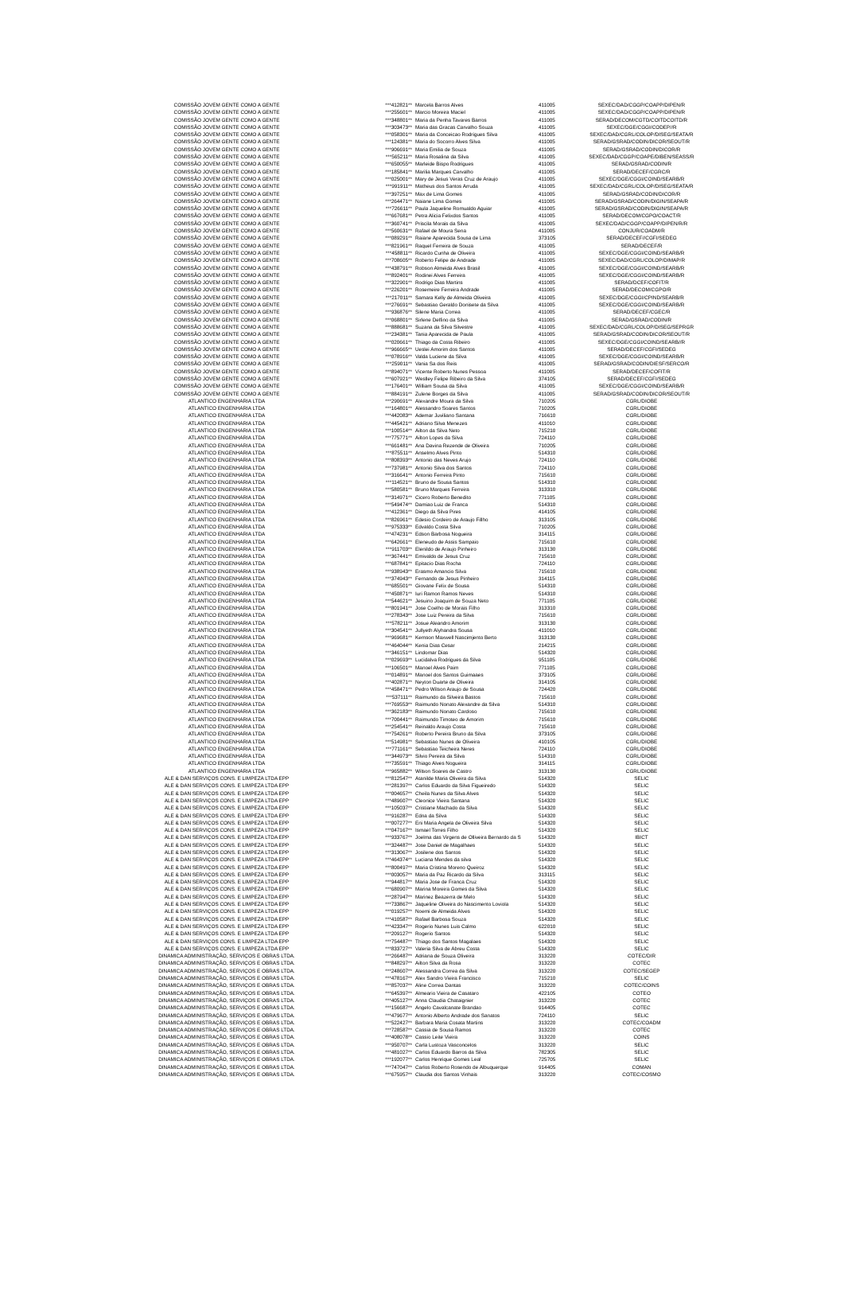| COMISSÃO JOVEM GENTE COMO A GENTE | ***412821** | Marcela Barros Alves | 411005 | SEXEC/DAD/CGGP/COAPP/DIPEN/R |
| COMISSÃO JOVEM GENTE COMO A GENTE | ***255601** | Marcio Moreira Maciel | 411005 | SEXEC/DAD/CGGP/COAPP/DIPEN/R |
| COMISSÃO JOVEM GENTE COMO A GENTE | ***348801** | Maria da Penha Tavares Barros | 411005 | SERAD/DECOM/CGTD/COITDCOITD/R |
| COMISSÃO JOVEM GENTE COMO A GENTE | ***303473** | Maria das Gracas Carvalho Souza | 411005 | SEXEC/DGE/CGGI/CODEP//R |
| COMISSÃO JOVEM GENTE COMO A GENTE | ***058301** | Maria da Conceicao Rodrigues Silva | 411005 | SEXEC/DAD/CGRL/COLOP/DISEG/SEATA/R |
| COMISSÃO JOVEM GENTE COMO A GENTE | ***124381** | Maria do Socorro Alves Silva | 411005 | SERAD/GSRAD/CODIN/DICOR/SEOUT/R |
| COMISSÃO JOVEM GENTE COMO A GENTE | ***906691** | Maria Emilia de Souza | 411005 | SERAD/GSRAD/CODIN/DICOR/R |
| COMISSÃO JOVEM GENTE COMO A GENTE | ***565211** | Maria Rosalina da Silva | 411005 | SEXEC/DAD/CGGP/COAPE/DIBEN/SEASS/R |
| COMISSÃO JOVEM GENTE COMO A GENTE | ***650055** | Marleide Bispo Rodrigues | 411005 | SERAD/GSRAD/CODIN/R |
| COMISSÃO JOVEM GENTE COMO A GENTE | ***185841** | Marilia Marques Carvalho | 411005 | SERAD/DECEF/CGRC/R |
| COMISSÃO JOVEM GENTE COMO A GENTE | ***025001** | Mary de Jesus Veras Cruz de Araujo | 411005 | SEXEC/DGE/CGGI/COIND/SEARB/R |
| COMISSÃO JOVEM GENTE COMO A GENTE | ***991911** | Matheus dos Santos Arruda | 411005 | SEXEC/DAD/CGRL/COLOP/DISEG/SEATA/R |
| COMISSÃO JOVEM GENTE COMO A GENTE | ***397251** | Max de Lima Gomes | 411005 | SERAD/GSRAD/CODIN/DICOR/R |
| COMISSÃO JOVEM GENTE COMO A GENTE | ***264471** | Naiane Lima Gomes | 411005 | SERAD/GSRAD/CODIN/DIGIN/SEAPA/R |
| COMISSÃO JOVEM GENTE COMO A GENTE | ***726611** | Paula Jaqueline Romualdo Aguiar | 411005 | SERAD/GSRAD/CODIN/DIGIN/SEAPA/R |
| COMISSÃO JOVEM GENTE COMO A GENTE | ***667681** | Petra Alicia Felixdos Santos | 411005 | SERAD/DECOM/CGPO/COACT/R |
| COMISSÃO JOVEM GENTE COMO A GENTE | ***360741** | Priscila Morais da Silva | 411005 | SEXEC/DAD/CGGP/COAPP/DIPEN/R/R |
| COMISSÃO JOVEM GENTE COMO A GENTE | ***560631** | Rafael de Moura Sena | 411005 | CONJUR/COADM/R |
| COMISSÃO JOVEM GENTE COMO A GENTE | ***089291** | Raiane Aparecida Sousa de Lima | 373105 | SERAD/DECEF//CGFI/SEDEG |
| COMISSÃO JOVEM GENTE COMO A GENTE | ***821961** | Raquel Ferreira de Souza | 411005 | SERAD/DECEF/R |
| COMISSÃO JOVEM GENTE COMO A GENTE | ***458811** | Ricardo Cunha de Oliveira | 411005 | SEXEC/DGE/CGGI/COIND/SEARB/R |
| COMISSÃO JOVEM GENTE COMO A GENTE | ***708605** | Roberto Felipe de Andrade | 411005 | SEXEC/DAD/CGRL/COLOP/DIMAP/R |
| COMISSÃO JOVEM GENTE COMO A GENTE | ***438791** | Robson Almeida Alves Brasil | 411005 | SEXEC/DGE/CGGI/COIND/SEARB/R |
| COMISSÃO JOVEM GENTE COMO A GENTE | ***892401** | Rodinei Alves Ferreira | 411005 | SEXEC/DGE/CGGI/COIND/SEARB/R |
| COMISSÃO JOVEM GENTE COMO A GENTE | ***322901** | Rodrigo Dias Martins | 411005 | SERAD/DCEF/COFIT/R |
| COMISSÃO JOVEM GENTE COMO A GENTE | ***226201** | Rosemeire Ferreira Andrade | 411005 | SERAD/DECOM/CGPO/R |
| COMISSÃO JOVEM GENTE COMO A GENTE | ***217011** | Samara Kelly de Almeida Oliveira | 411005 | SEXEC/DGE/CGGI/CPIND/SEARB/R |
| COMISSÃO JOVEM GENTE COMO A GENTE | ***276691** | Sebastiao Geraldo Donisete da Silva | 411005 | SEXEC/DGE/CGGI/COIND/SEARB/R |
| COMISSÃO JOVEM GENTE COMO A GENTE | ***936876** | Silene Maria Correa | 411005 | SERAD/DECEF/CGEC/R |
| COMISSÃO JOVEM GENTE COMO A GENTE | ***068801** | Sirlene Delfino da Silva | 411005 | SERAD/GSRAD/CODIN/R |
| COMISSÃO JOVEM GENTE COMO A GENTE | ***888681** | Suzana da Silva Silvestre | 411005 | SEXEC/DAD/CGRL/COLOP/DISEG/SEPRGR |
| COMISSÃO JOVEM GENTE COMO A GENTE | ***234381** | Tania Aparecida de Paula | 411005 | SERAD/GSRAD/CODIN/DICOR/SEOUT/R |
| COMISSÃO JOVEM GENTE COMO A GENTE | ***020661** | Thiago da Costa Ribeiro | 411005 | SEXEC/DGE/CGGI/COIND/SEARB//R |
| COMISSÃO JOVEM GENTE COMO A GENTE | ***966665** | Ueslei Amorim dos Santos | 411005 | SERAD/DECEF/CGFI/SEDEG |
| COMISSÃO JOVEM GENTE COMO A GENTE | ***078916** | Valda Luciene da Silva | 411005 | SEXEC/DGE/CGGI/COIND/SEARB/R |
| COMISSÃO JOVEM GENTE COMO A GENTE | ***259011** | Vania Sa dos Reis | 411005 | SERAD/GSRAD/CODIN/DIESF/SERCO/R |
| COMISSÃO JOVEM GENTE COMO A GENTE | ***894071** | Vicente Roberto Nunes Pessoa | 411005 | SERAD/DECEF/COFIT/R |
| COMISSÃO JOVEM GENTE COMO A GENTE | ***607921** | Weslley Felipe Ribeiro da Silva | 374105 | SERAD/DECEF/CGFI/SEDEG |
| COMISSÃO JOVEM GENTE COMO A GENTE | ***176401** | William Sousa da Silva | 411005 | SEXEC/DGE/CGGI/COIND/SEARB/R |
| COMISSÃO JOVEM GENTE COMO A GENTE | ***884191** | Zulene Borges da Silva | 411005 | SERAD/GSRAD/CODIN/DICOR/SEOUT/R |
| ATLANTICO ENGENHARIA LTDA | ***290691** | Alexandre Moura da Silva | 710205 | CGRL/DIOBE |
| ATLANTICO ENGENHARIA LTDA | ***164801** | Alessandro Soares Santos | 710205 | CGRL/DIOBE |
| ATLANTICO ENGENHARIA LTDA | ***442083** | Ademar Juviliano Santana | 716610 | CGRL/DIOBE |
| ATLANTICO ENGENHARIA LTDA | ***445421** | Adriano Silva Menezes | 411010 | CGRL/DIOBE |
| ATLANTICO ENGENHARIA LTDA | ***100514** | Ailton da Silva Neto | 715210 | CGRL/DIOBE |
| ATLANTICO ENGENHARIA LTDA | ***775771** | Ailton Lopes da Silva | 724110 | CGRL/DIOBE |
| ATLANTICO ENGENHARIA LTDA | ***661481** | Ana Davina Rezende de Oliveira | 710205 | CGRL/DIOBE |
| ATLANTICO ENGENHARIA LTDA | ***875511** | Anselmo Alves Pinto | 514310 | CGRL/DIOBE |
| ATLANTICO ENGENHARIA LTDA | ***808393** | Antonio das Neves Arujo | 724110 | CGRL/DIOBE |
| ATLANTICO ENGENHARIA LTDA | ***737981** | Antonio Silva dos Santos | 724110 | CGRL/DIOBE |
| ATLANTICO ENGENHARIA LTDA | ***316641** | Antonio Ferreira Pinto | 715610 | CGRL/DIOBE |
| ATLANTICO ENGENHARIA LTDA | ***114521** | Bruno de Sousa Santos | 514310 | CGRL/DIOBE |
| ATLANTICO ENGENHARIA LTDA | ***580581** | Bruno Marques Ferreira | 313310 | CGRL/DIOBE |
| ATLANTICO ENGENHARIA LTDA | ***314971** | Cicero Roberto Benedito | 771105 | CGRL/DIOBE |
| ATLANTICO ENGENHARIA LTDA | ***549474** | Damiao Luiz de Franca | 514310 | CGRL/DIOBE |
| ATLANTICO ENGENHARIA LTDA | ***412361** | Diego da Silva Pires | 414105 | CGRL/DIOBE |
| ATLANTICO ENGENHARIA LTDA | ***826961** | Edesio Cordeiro de Araujo Fillho | 313105 | CGRL/DIOBE |
| ATLANTICO ENGENHARIA LTDA | ***975333** | Edvaldo Costa Silva | 710205 | CGRL/DIOBE |
| ATLANTICO ENGENHARIA LTDA | ***474231** | Edson Barbosa Nogueira | 314115 | CGRL/DIOBE |
| ATLANTICO ENGENHARIA LTDA | ***642661** | Eleneudo de Assis Sampaio | 715610 | CGRL/DIOBE |
| ATLANTICO ENGENHARIA LTDA | ***911703** | Elenildo de Araujo Pinheiro | 313130 | CGRL/DIOBE |
| ATLANTICO ENGENHARIA LTDA | ***367441** | Emivaldo de Jesus Cruz | 715610 | CGRL/DIOBE |
| ATLANTICO ENGENHARIA LTDA | ***687841** | Epitacio Dias Rocha | 724110 | CGRL/DIOBE |
| ATLANTICO ENGENHARIA LTDA | ***938943** | Erasmo Amancio Silva | 715610 | CGRL/DIOBE |
| ATLANTICO ENGENHARIA LTDA | ***374943** | Fernando de Jesus Pinheiro | 314115 | CGRL/DIOBE |
| ATLANTICO ENGENHARIA LTDA | ***685501** | Giovane Felix de Sousa | 514310 | CGRL/DIOBE |
| ATLANTICO ENGENHARIA LTDA | ***450871** | Iuri Ramon Ramos Neves | 514310 | CGRL/DIOBE |
| ATLANTICO ENGENHARIA LTDA | ***544621** | Jesuino Joaquim de Souza Neto | 771105 | CGRL/DIOBE |
| ATLANTICO ENGENHARIA LTDA | ***801941** | Jose Coelho de Morais Filho | 313310 | CGRL/DIOBE |
| ATLANTICO ENGENHARIA LTDA | ***278343** | Jose Luiz Pereira da Silva | 715610 | CGRL/DIOBE |
| ATLANTICO ENGENHARIA LTDA | ***578211** | Josue Aleandro Amorim | 313130 | CGRL/DIOBE |
| ATLANTICO ENGENHARIA LTDA | ***304541** | Jullyeth Alyhandra Sousa | 411010 | CGRL/DIOBE |
| ATLANTICO ENGENHARIA LTDA | ***969681** | Kemson Maxwell Nascimjento Berto | 313130 | CGRL/DIOBE |
| ATLANTICO ENGENHARIA LTDA | ***464044** | Kenia Dias Cesar | 214215 | CGRL/DIOBE |
| ATLANTICO ENGENHARIA LTDA | ***346151** | Lindomar Dias | 514320 | CGRL/DIOBE |
| ATLANTICO ENGENHARIA LTDA | ***029693** | Lucidalva Rodrigues da Silva | 951105 | CGRL/DIOBE |
| ATLANTICO ENGENHARIA LTDA | ***106501** | Manoel Alves Paim | 771105 | CGRL/DIOBE |
| ATLANTICO ENGENHARIA LTDA | ***014891** | Manoel dos Santos Guimaaes | 373105 | CGRL/DIOBE |
| ATLANTICO ENGENHARIA LTDA | ***402871** | Neyton Duarte de Oliveira | 314105 | CGRL/DIOBE |
| ATLANTICO ENGENHARIA LTDA | ***458471** | Pedro Wilson Araujo de Sousa | 724420 | CGRL/DIOBE |
| ATLANTICO ENGENHARIA LTDA | ***537111** | Raimundo da Silveira Bastos | 715610 | CGRL/DIOBE |
| ATLANTICO ENGENHARIA LTDA | ***769553** | Raimundo Nonato Alexandre da Silva | 514310 | CGRL/DIOBE |
| ATLANTICO ENGENHARIA LTDA | ***362183** | Raimundo Nonato Cardoso | 715610 | CGRL/DIOBE |
| ATLANTICO ENGENHARIA LTDA | ***700441** | Raimundo Timoteo de Amorim | 715610 | CGRL/DIOBE |
| ATLANTICO ENGENHARIA LTDA | ***254541** | Reinaldo Araujo Costa | 715610 | CGRL/DIOBE |
| ATLANTICO ENGENHARIA LTDA | ***754261** | Roberto Pereira Bruno da Silva | 373105 | CGRL/DIOBE |
| ATLANTICO ENGENHARIA LTDA | ***514981** | Sebastiao Nunes de Oliveira | 410105 | CGRL/DIOBE |
| ATLANTICO ENGENHARIA LTDA | ***771161** | Sebastiao Teicheira Neres | 724110 | CGRL/DIOBE |
| ATLANTICO ENGENHARIA LTDA | ***344973** | Silvio Pereira da Silva | 514310 | CGRL/DIOBE |
| ATLANTICO ENGENHARIA LTDA | ***735591** | Thiago Alves Nogueira | 314115 | CGRL/DIOBE |
| ATLANTICO ENGENHARIA LTDA | ***965882** | Wilson Soares de Castro | 313130 | CGRL/DIOBE |
| ALE & DAN SERVIÇOS CONS. E LIMPEZA LTDA EPP | ***812547** | Atanilde Maria Oliveira da Silva | 514320 | SELIC |
| ALE & DAN SERVIÇOS CONS. E LIMPEZA LTDA EPP | ***281397** | Carlos Eduardo da Silva Figueiredo | 514320 | SELIC |
| ALE & DAN SERVIÇOS CONS. E LIMPEZA LTDA EPP | ***004657** | Cheila Nunes da Silva Alves | 514320 | SELIC |
| ALE & DAN SERVIÇOS CONS. E LIMPEZA LTDA EPP | ***489607** | Cleonice Vieira Santana | 514320 | SELIC |
| ALE & DAN SERVIÇOS CONS. E LIMPEZA LTDA EPP | ***105037** | Cristiane Machado da Silva | 514320 | SELIC |
| ALE & DAN SERVIÇOS CONS. E LIMPEZA LTDA EPP | ***916287** | Edna da Silva | 514320 | SELIC |
| ALE & DAN SERVIÇOS CONS. E LIMPEZA LTDA EPP | ***007277** | Eni Maria Angela de Oliveira Silva | 514320 | SELIC |
| ALE & DAN SERVIÇOS CONS. E LIMPEZA LTDA EPP | ***047167** | Ismael Torres Filho | 514320 | SELIC |
| ALE & DAN SERVIÇOS CONS. E LIMPEZA LTDA EPP | ***933767** | Joelma das Virgens de Olliveira Bernardo da S | 514320 | IBICT |
| ALE & DAN SERVIÇOS CONS. E LIMPEZA LTDA EPP | ***324487** | Jose Daniel de Magalhaes | 514320 | SELIC |
| ALE & DAN SERVIÇOS CONS. E LIMPEZA LTDA EPP | ***313067** | Josilene dos Santos | 514320 | SELIC |
| ALE & DAN SERVIÇOS CONS. E LIMPEZA LTDA EPP | ***464374** | Luciana Mendes da silva | 514320 | SELIC |
| ALE & DAN SERVIÇOS CONS. E LIMPEZA LTDA EPP | ***800497** | Maria Cristina Moreno Queiroz | 514320 | SELIC |
| ALE & DAN SERVIÇOS CONS. E LIMPEZA LTDA EPP | ***003057** | Maria da Paz Ricardo da Silva | 313115 | SELIC |
| ALE & DAN SERVIÇOS CONS. E LIMPEZA LTDA EPP | ***944817** | Maria Jose de Franca Cruz | 514320 | SELIC |
| ALE & DAN SERVIÇOS CONS. E LIMPEZA LTDA EPP | ***680907** | Marina Moreira Gomes da Silva | 514320 | SELIC |
| ALE & DAN SERVIÇOS CONS. E LIMPEZA LTDA EPP | ***287947** | Marinez Beazerra de Melo | 514320 | SELIC |
| ALE & DAN SERVIÇOS CONS. E LIMPEZA LTDA EPP | ***733867** | Jaqueline Oliveira do Nascimento Loviola | 514320 | SELIC |
| ALE & DAN SERVIÇOS CONS. E LIMPEZA LTDA EPP | ***019257** | Noemi de Almeida Alves | 514320 | SELIC |
| ALE & DAN SERVIÇOS CONS. E LIMPEZA LTDA EPP | ***410587** | Rafael Barbosa Souza | 514320 | SELIC |
| ALE & DAN SERVIÇOS CONS. E LIMPEZA LTDA EPP | ***423347** | Rogerio Nunes Luis Calmo | 622010 | SELIC |
| ALE & DAN SERVIÇOS CONS. E LIMPEZA LTDA EPP | ***209127** | Rogerio Santos | 514320 | SELIC |
| ALE & DAN SERVIÇOS CONS. E LIMPEZA LTDA EPP | ***754487** | Thiago dos Santos Magalaes | 514320 | SELIC |
| ALE & DAN SERVIÇOS CONS. E LIMPEZA LTDA EPP | ***833727** | Valeria Silva de Abreu Costa | 514320 | SELIC |
| DINAMICA ADMINISTRAÇÃO, SERVIÇOS E OBRAS LTDA. | ***266487** | Adriana de Souza Oliveira | 313220 | COTEC/DIR |
| DINAMICA ADMINISTRAÇÃO, SERVIÇOS E OBRAS LTDA. | ***848297** | Ailton Silva da Rosa | 313220 | COTEC |
| DINAMICA ADMINISTRAÇÃO, SERVIÇOS E OBRAS LTDA. | ***248607** | Alessandra Correa da Silva | 313220 | COTEC/SEGEP |
| DINAMICA ADMINISTRAÇÃO, SERVIÇOS E OBRAS LTDA. | ***478167** | Alex Sandro Vieira Francisco | 715210 | SELIC |
| DINAMICA ADMINISTRAÇÃO, SERVIÇOS E OBRAS LTDA. | ***857037** | Aline Correa Dantas | 313220 | COTEC/COINS |
| DINAMICA ADMINISTRAÇÃO, SERVIÇOS E OBRAS LTDA. | ***645397** | Almeario Vieira de Casataro | 422105 | COTEO |
| DINAMICA ADMINISTRAÇÃO, SERVIÇOS E OBRAS LTDA. | ***405127** | Anna Claudia Chataignier | 313220 | COTEC |
| DINAMICA ADMINISTRAÇÃO, SERVIÇOS E OBRAS LTDA. | ***156687** | Angelo Cavalcanate Brandao | 914405 | COTEC |
| DINAMICA ADMINISTRAÇÃO, SERVIÇOS E OBRAS LTDA. | ***479677** | Antonio Alberto Andrade dos Sanatos | 724110 | SELIC |
| DINAMICA ADMINISTRAÇÃO, SERVIÇOS E OBRAS LTDA. | ***522427** | Barbara Maria Cosata Martins | 313220 | COTEC/COADM |
| DINAMICA ADMINISTRAÇÃO, SERVIÇOS E OBRAS LTDA. | ***728587** | Cassia de Sousa Ramos | 313220 | COTEC |
| DINAMICA ADMINISTRAÇÃO, SERVIÇOS E OBRAS LTDA. | ***408078** | Cassio Leite Vieira | 313220 | COINS |
| DINAMICA ADMINISTRAÇÃO, SERVIÇOS E OBRAS LTDA. | ***950707** | Carla Lustoza Vasconcelos | 313220 | SELIC |
| DINAMICA ADMINISTRAÇÃO, SERVIÇOS E OBRAS LTDA. | ***481027** | Carlos Eduardo Barros da Silva | 782305 | SELIC |
| DINAMICA ADMINISTRAÇÃO, SERVIÇOS E OBRAS LTDA. | ***192077** | Carlos Henrique Gomes Leal | 725705 | SELIC |
| DINAMICA ADMINISTRAÇÃO, SERVIÇOS E OBRAS LTDA. | ***747047** | Carlos Roberto Rosendo de Albuquerque | 914405 | COMAN |
| DINAMICA ADMINISTRAÇÃO, SERVIÇOS E OBRAS LTDA. | ***675957** | Claudia dos Santos Vinhais | 313220 | COTEC/COSMO |